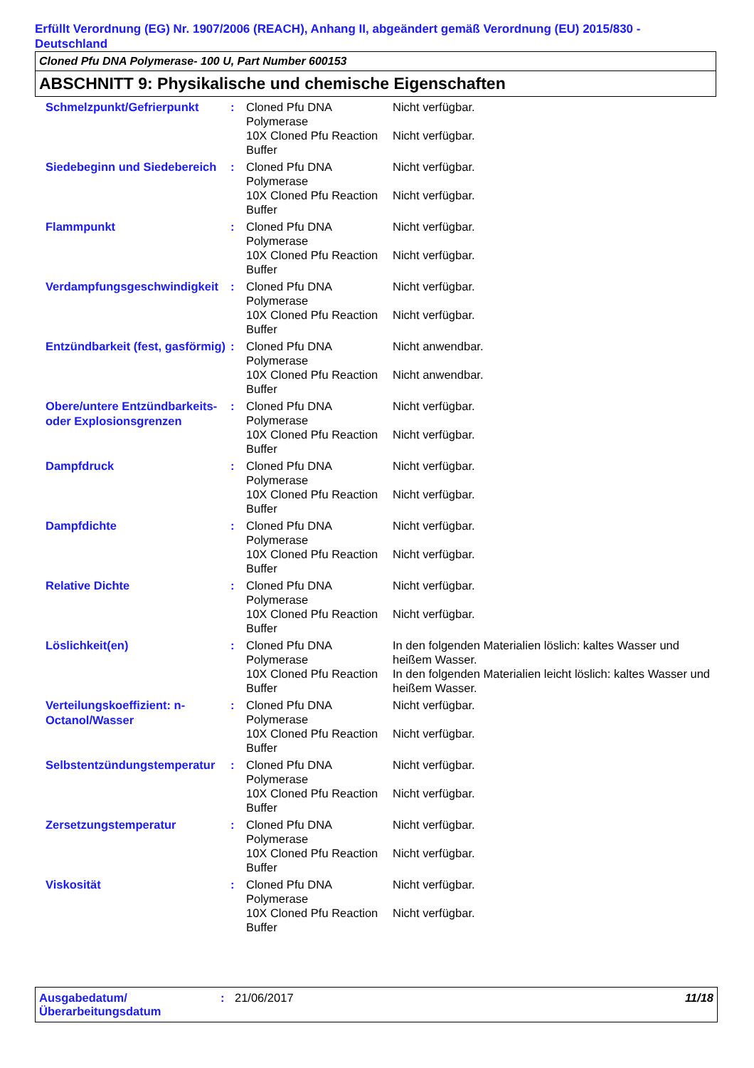Erfüllt Verordnung (EG) Nr. 1907/2006 (REACH), Anhang II, abgeändert gemäß Verordnung (EU) 2015/830 - Deutschland
Cloned Pfu DNA Polymerase- 100 U, Part Number 600153
ABSCHNITT 9: Physikalische und chemische Eigenschaften
| Schmelzpunkt/Gefrierpunkt | : | Cloned Pfu DNA Polymerase | Nicht verfügbar. |
| | | 10X Cloned Pfu Reaction Buffer | Nicht verfügbar. |
| Siedebeginn und Siedebereich | : | Cloned Pfu DNA Polymerase | Nicht verfügbar. |
| | | 10X Cloned Pfu Reaction Buffer | Nicht verfügbar. |
| Flammpunkt | : | Cloned Pfu DNA Polymerase | Nicht verfügbar. |
| | | 10X Cloned Pfu Reaction Buffer | Nicht verfügbar. |
| Verdampfungsgeschwindigkeit | : | Cloned Pfu DNA Polymerase | Nicht verfügbar. |
| | | 10X Cloned Pfu Reaction Buffer | Nicht verfügbar. |
| Entzündbarkeit (fest, gasförmig) | : | Cloned Pfu DNA Polymerase | Nicht anwendbar. |
| | | 10X Cloned Pfu Reaction Buffer | Nicht anwendbar. |
| Obere/untere Entzündbarkeits- oder Explosionsgrenzen | : | Cloned Pfu DNA Polymerase | Nicht verfügbar. |
| | | 10X Cloned Pfu Reaction Buffer | Nicht verfügbar. |
| Dampfdruck | : | Cloned Pfu DNA Polymerase | Nicht verfügbar. |
| | | 10X Cloned Pfu Reaction Buffer | Nicht verfügbar. |
| Dampfdichte | : | Cloned Pfu DNA Polymerase | Nicht verfügbar. |
| | | 10X Cloned Pfu Reaction Buffer | Nicht verfügbar. |
| Relative Dichte | : | Cloned Pfu DNA Polymerase | Nicht verfügbar. |
| | | 10X Cloned Pfu Reaction Buffer | Nicht verfügbar. |
| Löslichkeit(en) | : | Cloned Pfu DNA Polymerase | In den folgenden Materialien löslich: kaltes Wasser und heißem Wasser. |
| | | 10X Cloned Pfu Reaction Buffer | In den folgenden Materialien leicht löslich: kaltes Wasser und heißem Wasser. |
| Verteilungskoeffizient: n-Octanol/Wasser | : | Cloned Pfu DNA Polymerase | Nicht verfügbar. |
| | | 10X Cloned Pfu Reaction Buffer | Nicht verfügbar. |
| Selbstentzündungstemperatur | : | Cloned Pfu DNA Polymerase | Nicht verfügbar. |
| | | 10X Cloned Pfu Reaction Buffer | Nicht verfügbar. |
| Zersetzungstemperatur | : | Cloned Pfu DNA Polymerase | Nicht verfügbar. |
| | | 10X Cloned Pfu Reaction Buffer | Nicht verfügbar. |
| Viskosität | : | Cloned Pfu DNA Polymerase | Nicht verfügbar. |
| | | 10X Cloned Pfu Reaction Buffer | Nicht verfügbar. |
Ausgabedatum/ Überarbeitungsdatum
: 21/06/2017 11/18